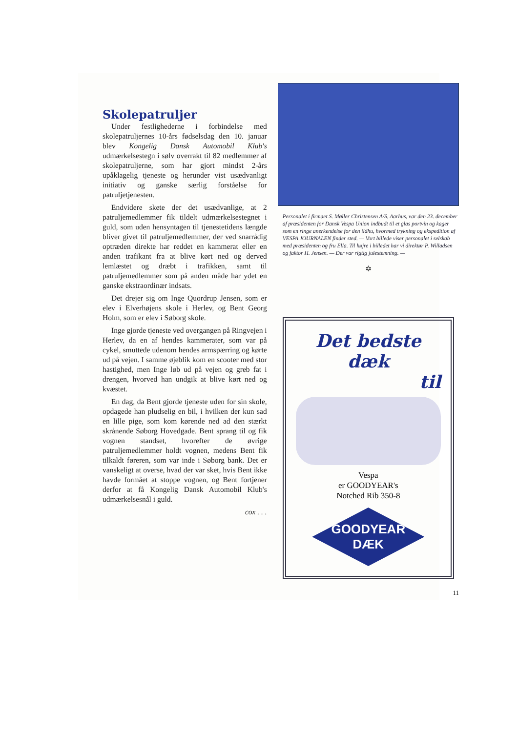Skolepatruljer
Under festlighederne i forbindelse med skolepatruljernes 10-års fødselsdag den 10. januar blev Kongelig Dansk Automobil Klub's udmærkelsestegn i sølv overrakt til 82 medlemmer af skolepatruljerne, som har gjort mindst 2-års upåklagelig tjeneste og herunder vist usædvanligt initiativ og ganske særlig forståelse for patruljetjenesten.
Endvidere skete der det usædvanlige, at 2 patruljemedlemmer fik tildelt udmærkelsestegnet i guld, som uden hensyntagen til tjenestetidens længde bliver givet til patruljemedlemmer, der ved snarrådig optræden direkte har reddet en kammerat eller en anden trafikant fra at blive kørt ned og derved lemlæstet og dræbt i trafikken, samt til patruljemedlemmer som på anden måde har ydet en ganske ekstraordinær indsats.
Det drejer sig om Inge Quordrup Jensen, som er elev i Elverhøjens skole i Herlev, og Bent Georg Holm, som er elev i Søborg skole.
Inge gjorde tjeneste ved overgangen på Ringvejen i Herlev, da en af hendes kammerater, som var på cykel, smuttede udenom hendes armspærring og kørte ud på vejen. I samme øjeblik kom en scooter med stor hastighed, men Inge løb ud på vejen og greb fat i drengen, hvorved han undgik at blive kørt ned og kvæstet.
En dag, da Bent gjorde tjeneste uden for sin skole, opdagede han pludselig en bil, i hvilken der kun sad en lille pige, som kom kørende ned ad den stærkt skrånende Søborg Hovedgade. Bent sprang til og fik vognen standset, hvorefter de øvrige patruljemedlemmer holdt vognen, medens Bent fik tilkaldt føreren, som var inde i Søborg bank. Det er vanskeligt at overse, hvad der var sket, hvis Bent ikke havde formået at stoppe vognen, og Bent fortjener derfor at få Kongelig Dansk Automobil Klub's udmærkelsesnål i guld.
cox . . .
Personalet i firmaet S. Møller Christensen A/S, Aarhus, var den 23. december af præsidenten for Dansk Vespa Union indbudt til et glas portvin og kager som en ringe anerkendelse for den ildhu, hvormed trykning og ekspedition af VESPA JOURNALEN finder sted. — Vort billede viser personalet i selskab med præsidenten og fru Ella. Til højre i billedet har vi direktør P. Willadsen og faktor H. Jensen. — Der var rigtig julestemning. —
✡
Det bedste dæk
til
Vespa
er GOODYEAR's
Notched Rib 350-8
GOODYEAR
DÆK
11